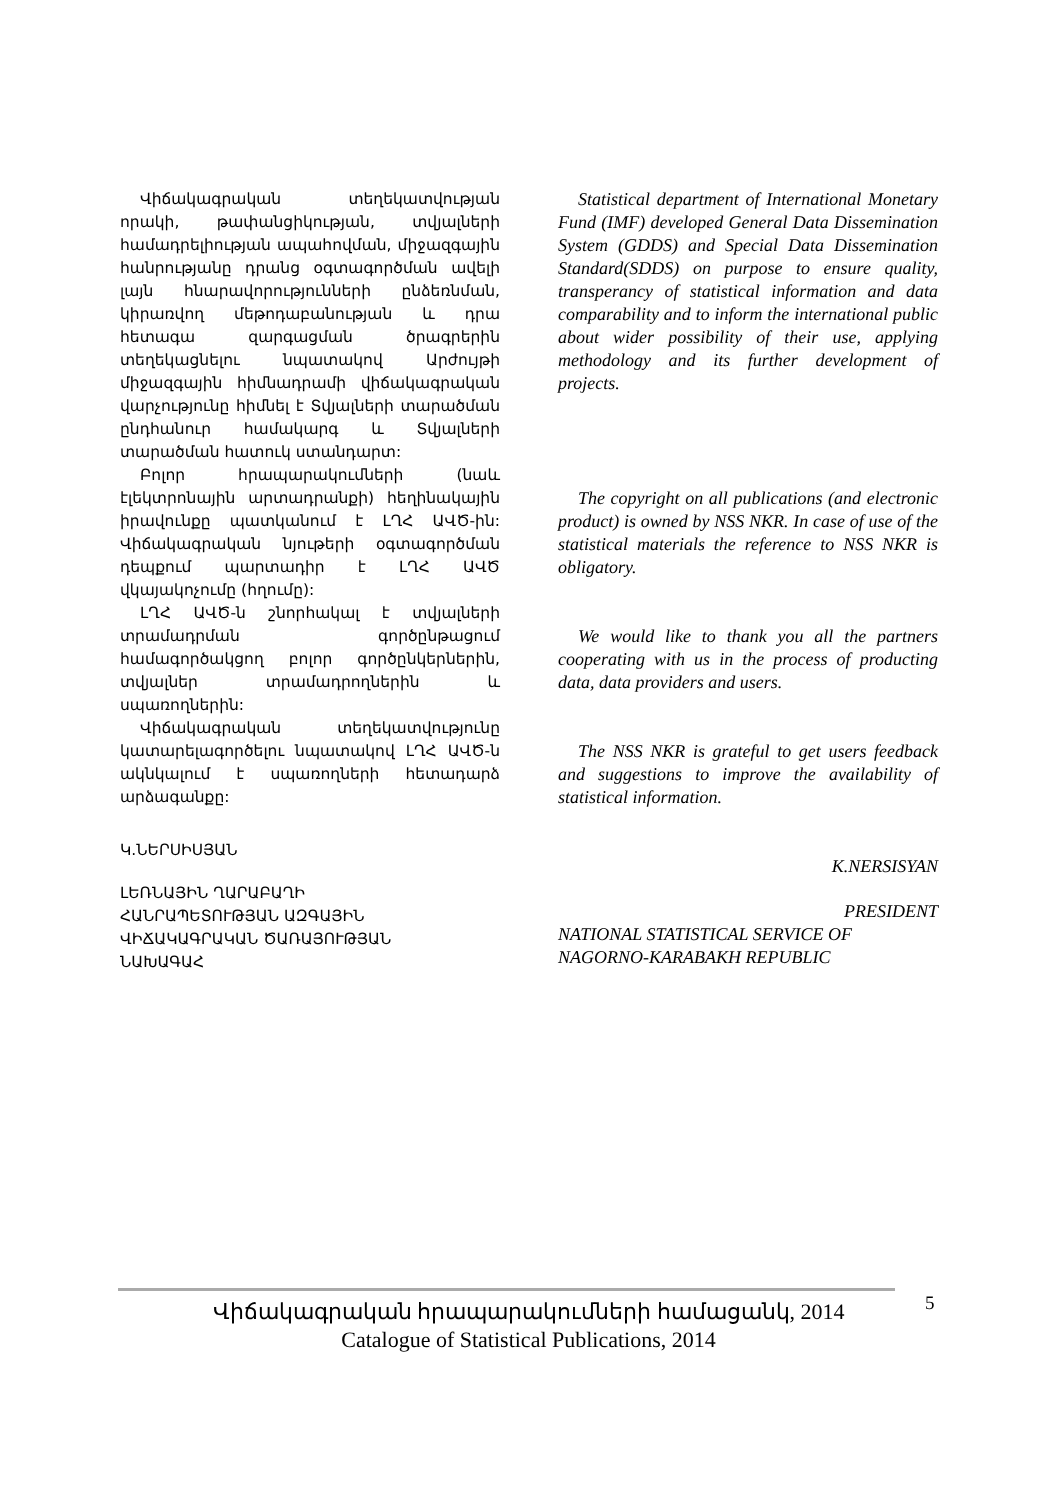Վիճակագրական տեղեկատվության որակի, թափանցիկության, տվյալների համադրելիության ապահովման, միջազգային հանրությանը դրանց օգտագործման ավելի լայն հնարավորությունների ընձեռնման, կիրառվող մեթոդաբանության և դրա հետագա զարգացման ծրագրերին տեղեկացնելու նպատակով Արժույթի միջազգային հիմնադրամի վիճակագրական վարչությունը հիմնել է Տվյալների տարածման ընդհանուր համակարգ և Տվյալների տարածման հատուկ ստանդարտ:
Բոլոր հրապարակումների (նաև էլեկտրոնային արտադրանքի) հեղինակային իրավունքը պատկանում է ԼՂՀ ԱՎԾ-ին: Վիճակագրական նյութերի օգտագործման դեպքում պարտադիր է ԼՂՀ ԱՎԾ վկայակոչումը (հղումը):
ԼՂՀ ԱՎԾ-ն շնորհակալ է տվյալների տրամադրման գործընթացում համագործակցող բոլոր գործընկերներին, տվյալներ տրամադրողներին և սպառողներին:
Վիճակագրական տեղեկատվությունը կատարելագործելու նպատակով ԼՂՀ ԱՎԾ-ն ակնկալում է սպառողների հետադարձ արձագանքը:
Կ.ՆԵՐՍԻՍՅԱՆ
ԼԵՌՆԱՅԻՆ ՂԱՐԱԲԱՂԻ
ՀԱՆՐԱՊԵՏՈՒԹՅԱՆ ԱԶԳԱՅԻՆ
ՎԻՃԱԿԱԳՐԱԿԱՆ ԾԱՌԱՅՈՒԹՅԱՆ
ՆԱԽԱԳԱՀ
Statistical department of International Monetary Fund (IMF) developed General Data Dissemination System (GDDS) and Special Data Dissemination Standard(SDDS) on purpose to ensure quality, transperancy of statistical information and data comparability and to inform the international public about wider possibility of their use, applying methodology and its further development of projects.
The copyright on all publications (and electronic product) is owned by NSS NKR. In case of use of the statistical materials the reference to NSS NKR is obligatory.
We would like to thank you all the partners cooperating with us in the process of producting data, data providers and users.
The NSS NKR is grateful to get users feedback and suggestions to improve the availability of statistical information.
K.NERSISYAN
PRESIDENT
NATIONAL STATISTICAL SERVICE OF
NAGORNO-KARABAKH REPUBLIC
Վիճակագրական հրապարակումների համացանկ, 2014
Catalogue of Statistical Publications, 2014
5